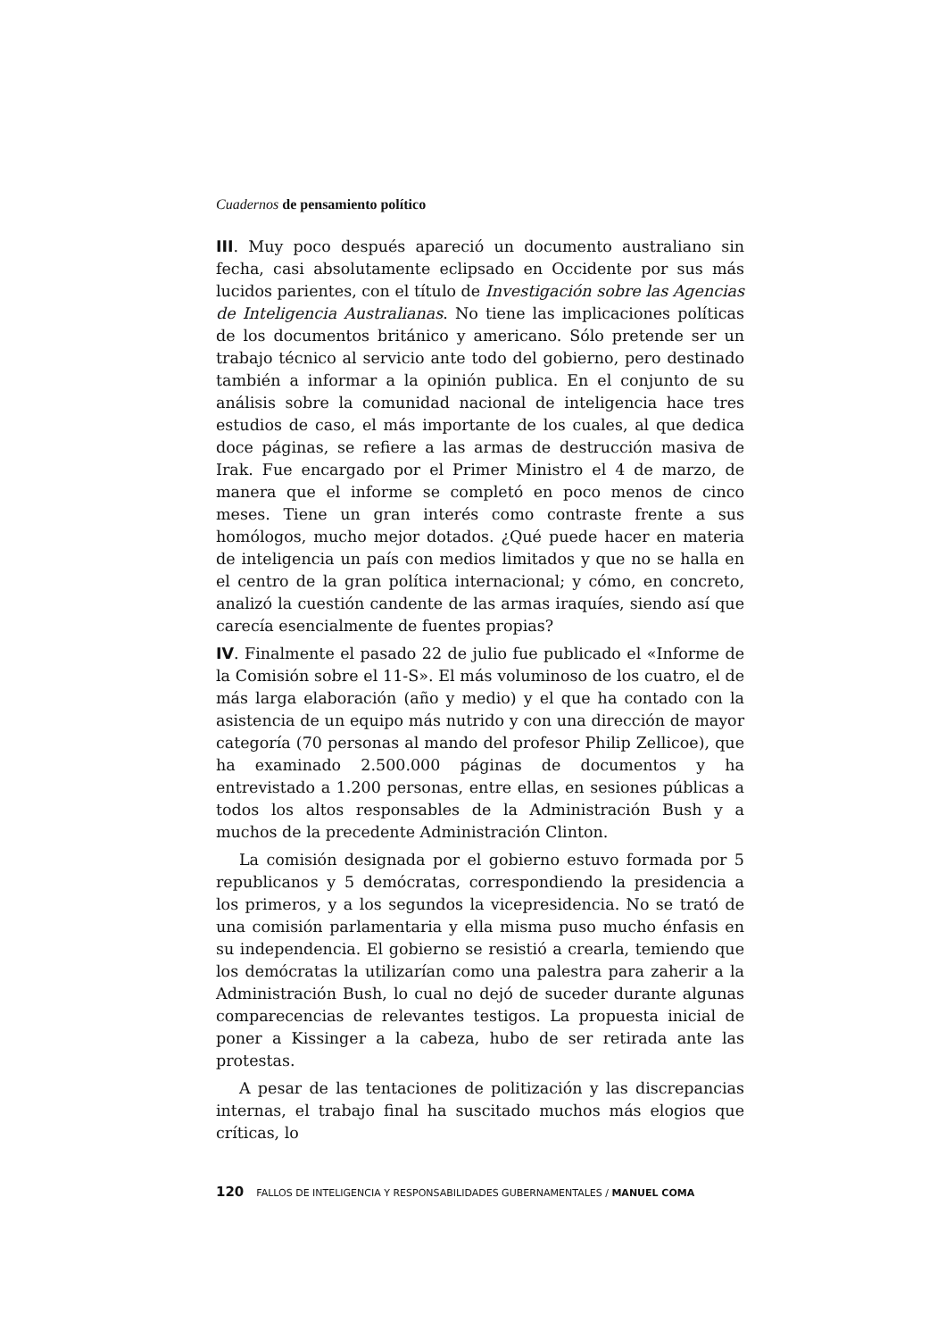Cuadernos de pensamiento político
III. Muy poco después apareció un documento australiano sin fecha, casi absolutamente eclipsado en Occidente por sus más lucidos parientes, con el título de Investigación sobre las Agencias de Inteligencia Australianas. No tiene las implicaciones políticas de los documentos británico y americano. Sólo pretende ser un trabajo técnico al servicio ante todo del gobierno, pero destinado también a informar a la opinión publica. En el conjunto de su análisis sobre la comunidad nacional de inteligencia hace tres estudios de caso, el más importante de los cuales, al que dedica doce páginas, se refiere a las armas de destrucción masiva de Irak. Fue encargado por el Primer Ministro el 4 de marzo, de manera que el informe se completó en poco menos de cinco meses. Tiene un gran interés como contraste frente a sus homólogos, mucho mejor dotados. ¿Qué puede hacer en materia de inteligencia un país con medios limitados y que no se halla en el centro de la gran política internacional; y cómo, en concreto, analizó la cuestión candente de las armas iraquíes, siendo así que carecía esencialmente de fuentes propias?
IV. Finalmente el pasado 22 de julio fue publicado el «Informe de la Comisión sobre el 11-S». El más voluminoso de los cuatro, el de más larga elaboración (año y medio) y el que ha contado con la asistencia de un equipo más nutrido y con una dirección de mayor categoría (70 personas al mando del profesor Philip Zellicoe), que ha examinado 2.500.000 páginas de documentos y ha entrevistado a 1.200 personas, entre ellas, en sesiones públicas a todos los altos responsables de la Administración Bush y a muchos de la precedente Administración Clinton.
La comisión designada por el gobierno estuvo formada por 5 republicanos y 5 demócratas, correspondiendo la presidencia a los primeros, y a los segundos la vicepresidencia. No se trató de una comisión parlamentaria y ella misma puso mucho énfasis en su independencia. El gobierno se resistió a crearla, temiendo que los demócratas la utilizarían como una palestra para zaherir a la Administración Bush, lo cual no dejó de suceder durante algunas comparecencias de relevantes testigos. La propuesta inicial de poner a Kissinger a la cabeza, hubo de ser retirada ante las protestas.
A pesar de las tentaciones de politización y las discrepancias internas, el trabajo final ha suscitado muchos más elogios que críticas, lo
120 FALLOS DE INTELIGENCIA Y RESPONSABILIDADES GUBERNAMENTALES / MANUEL COMA